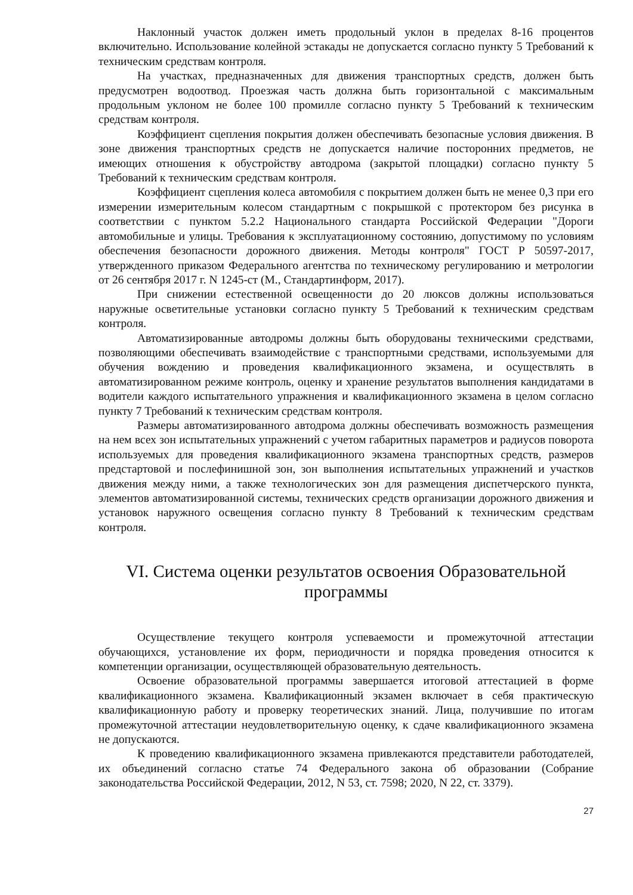Наклонный участок должен иметь продольный уклон в пределах 8-16 процентов включительно. Использование колейной эстакады не допускается согласно пункту 5 Требований к техническим средствам контроля.
На участках, предназначенных для движения транспортных средств, должен быть предусмотрен водоотвод. Проезжая часть должна быть горизонтальной с максимальным продольным уклоном не более 100 промилле согласно пункту 5 Требований к техническим средствам контроля.
Коэффициент сцепления покрытия должен обеспечивать безопасные условия движения. В зоне движения транспортных средств не допускается наличие посторонних предметов, не имеющих отношения к обустройству автодрома (закрытой площадки) согласно пункту 5 Требований к техническим средствам контроля.
Коэффициент сцепления колеса автомобиля с покрытием должен быть не менее 0,3 при его измерении измерительным колесом стандартным с покрышкой с протектором без рисунка в соответствии с пунктом 5.2.2 Национального стандарта Российской Федерации "Дороги автомобильные и улицы. Требования к эксплуатационному состоянию, допустимому по условиям обеспечения безопасности дорожного движения. Методы контроля" ГОСТ Р 50597-2017, утвержденного приказом Федерального агентства по техническому регулированию и метрологии от 26 сентября 2017 г. N 1245-ст (М., Стандартинформ, 2017).
При снижении естественной освещенности до 20 люксов должны использоваться наружные осветительные установки согласно пункту 5 Требований к техническим средствам контроля.
Автоматизированные автодромы должны быть оборудованы техническими средствами, позволяющими обеспечивать взаимодействие с транспортными средствами, используемыми для обучения вождению и проведения квалификационного экзамена, и осуществлять в автоматизированном режиме контроль, оценку и хранение результатов выполнения кандидатами в водители каждого испытательного упражнения и квалификационного экзамена в целом согласно пункту 7 Требований к техническим средствам контроля.
Размеры автоматизированного автодрома должны обеспечивать возможность размещения на нем всех зон испытательных упражнений с учетом габаритных параметров и радиусов поворота используемых для проведения квалификационного экзамена транспортных средств, размеров предстартовой и послефинишной зон, зон выполнения испытательных упражнений и участков движения между ними, а также технологических зон для размещения диспетчерского пункта, элементов автоматизированной системы, технических средств организации дорожного движения и установок наружного освещения согласно пункту 8 Требований к техническим средствам контроля.
VI. Система оценки результатов освоения Образовательной программы
Осуществление текущего контроля успеваемости и промежуточной аттестации обучающихся, установление их форм, периодичности и порядка проведения относится к компетенции организации, осуществляющей образовательную деятельность.
Освоение образовательной программы завершается итоговой аттестацией в форме квалификационного экзамена. Квалификационный экзамен включает в себя практическую квалификационную работу и проверку теоретических знаний. Лица, получившие по итогам промежуточной аттестации неудовлетворительную оценку, к сдаче квалификационного экзамена не допускаются.
К проведению квалификационного экзамена привлекаются представители работодателей, их объединений согласно статье 74 Федерального закона об образовании (Собрание законодательства Российской Федерации, 2012, N 53, ст. 7598; 2020, N 22, ст. 3379).
27